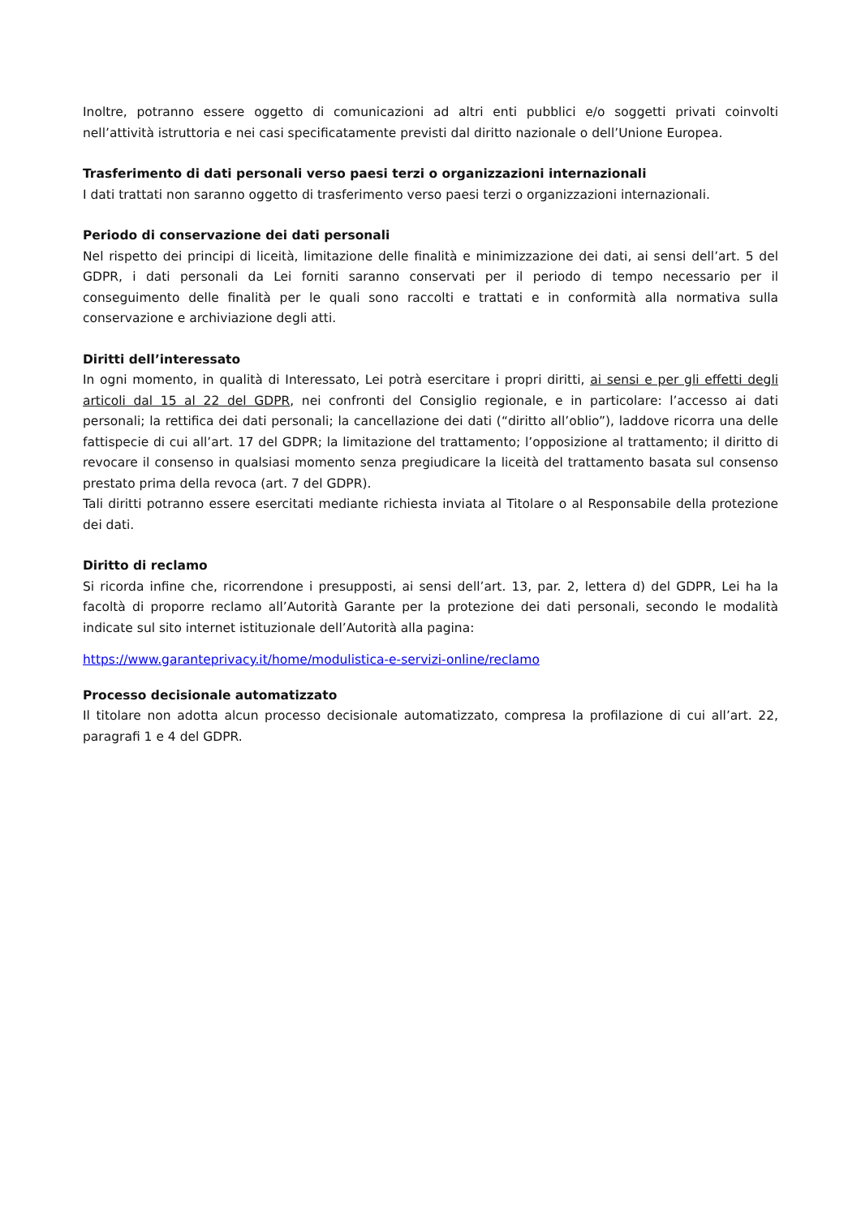Inoltre, potranno essere oggetto di comunicazioni ad altri enti pubblici e/o soggetti privati coinvolti nell’attività istruttoria e nei casi specificatamente previsti dal diritto nazionale o dell’Unione Europea.
Trasferimento di dati personali verso paesi terzi o organizzazioni internazionali
I dati trattati non saranno oggetto di trasferimento verso paesi terzi o organizzazioni internazionali.
Periodo di conservazione dei dati personali
Nel rispetto dei principi di liceità, limitazione delle finalità e minimizzazione dei dati, ai sensi dell’art. 5 del GDPR, i dati personali da Lei forniti saranno conservati per il periodo di tempo necessario per il conseguimento delle finalità per le quali sono raccolti e trattati e in conformità alla normativa sulla conservazione e archiviazione degli atti.
Diritti dell’interessato
In ogni momento, in qualità di Interessato, Lei potrà esercitare i propri diritti, ai sensi e per gli effetti degli articoli dal 15 al 22 del GDPR, nei confronti del Consiglio regionale, e in particolare: l’accesso ai dati personali; la rettifica dei dati personali; la cancellazione dei dati (“diritto all’oblio”), laddove ricorra una delle fattispecie di cui all’art. 17 del GDPR; la limitazione del trattamento; l’opposizione al trattamento; il diritto di revocare il consenso in qualsiasi momento senza pregiudicare la liceità del trattamento basata sul consenso prestato prima della revoca (art. 7 del GDPR).
Tali diritti potranno essere esercitati mediante richiesta inviata al Titolare o al Responsabile della protezione dei dati.
Diritto di reclamo
Si ricorda infine che, ricorrendone i presupposti, ai sensi dell’art. 13, par. 2, lettera d) del GDPR, Lei ha la facoltà di proporre reclamo all’Autorità Garante per la protezione dei dati personali, secondo le modalità indicate sul sito internet istituzionale dell’Autorità alla pagina:
https://www.garanteprivacy.it/home/modulistica-e-servizi-online/reclamo
Processo decisionale automatizzato
Il titolare non adotta alcun processo decisionale automatizzato, compresa la profilazione di cui all’art. 22, paragrafi 1 e 4 del GDPR.